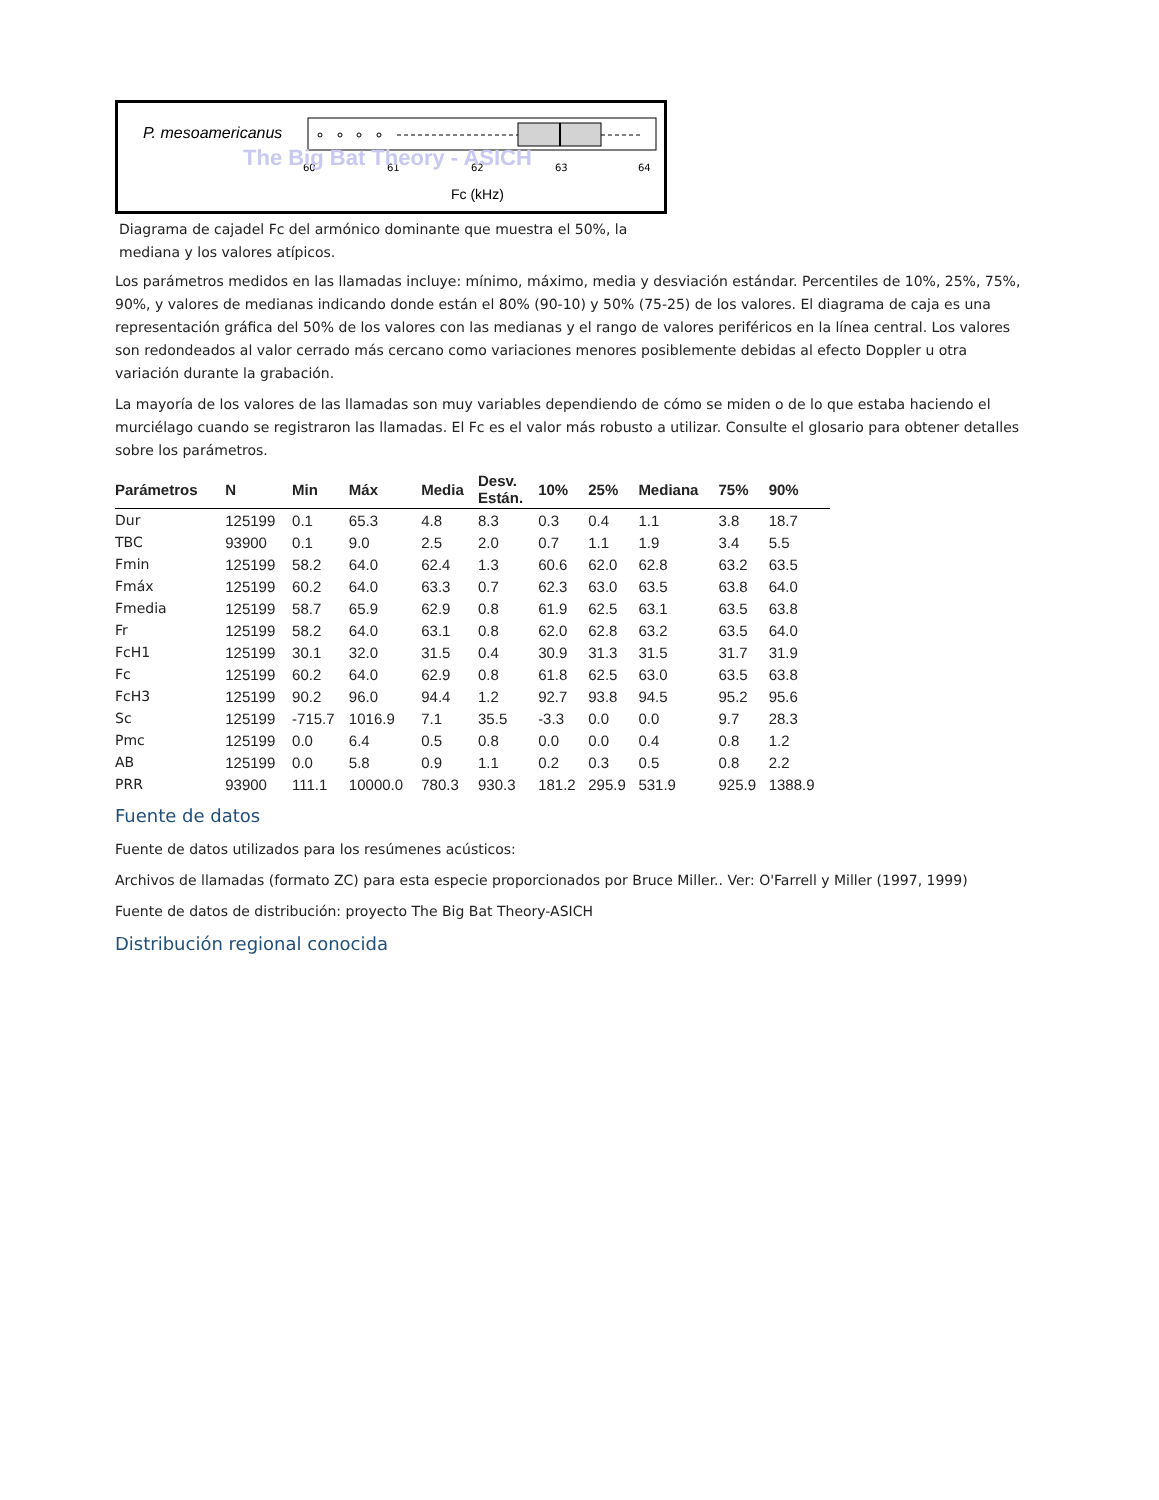P. mesoamericanus
60
61
62
63
64
The Big Bat Theory - ASICH
Fc (kHz)
Diagrama de cajadel Fc del armónico dominante que muestra el 50%, la mediana y los valores atípicos.
Los parámetros medidos en las llamadas incluye: mínimo, máximo, media y desviación estándar. Percentiles de 10%, 25%, 75%, 90%, y valores de medianas indicando donde están el 80% (90-10) y 50% (75-25) de los valores. El diagrama de caja es una representación gráfica del 50% de los valores con las medianas y el rango de valores periféricos en la línea central. Los valores son redondeados al valor cerrado más cercano como variaciones menores posiblemente debidas al efecto Doppler u otra variación durante la grabación.
La mayoría de los valores de las llamadas son muy variables dependiendo de cómo se miden o de lo que estaba haciendo el murciélago cuando se registraron las llamadas. El Fc es el valor más robusto a utilizar. Consulte el glosario para obtener detalles sobre los parámetros.
| Parámetros | N | Min | Máx | Media | Desv. Están. | 10% | 25% | Mediana | 75% | 90% |
| --- | --- | --- | --- | --- | --- | --- | --- | --- | --- | --- |
| Dur | 125199 | 0.1 | 65.3 | 4.8 | 8.3 | 0.3 | 0.4 | 1.1 | 3.8 | 18.7 |
| TBC | 93900 | 0.1 | 9.0 | 2.5 | 2.0 | 0.7 | 1.1 | 1.9 | 3.4 | 5.5 |
| Fmin | 125199 | 58.2 | 64.0 | 62.4 | 1.3 | 60.6 | 62.0 | 62.8 | 63.2 | 63.5 |
| Fmáx | 125199 | 60.2 | 64.0 | 63.3 | 0.7 | 62.3 | 63.0 | 63.5 | 63.8 | 64.0 |
| Fmedia | 125199 | 58.7 | 65.9 | 62.9 | 0.8 | 61.9 | 62.5 | 63.1 | 63.5 | 63.8 |
| Fr | 125199 | 58.2 | 64.0 | 63.1 | 0.8 | 62.0 | 62.8 | 63.2 | 63.5 | 64.0 |
| FcH1 | 125199 | 30.1 | 32.0 | 31.5 | 0.4 | 30.9 | 31.3 | 31.5 | 31.7 | 31.9 |
| Fc | 125199 | 60.2 | 64.0 | 62.9 | 0.8 | 61.8 | 62.5 | 63.0 | 63.5 | 63.8 |
| FcH3 | 125199 | 90.2 | 96.0 | 94.4 | 1.2 | 92.7 | 93.8 | 94.5 | 95.2 | 95.6 |
| Sc | 125199 | -715.7 | 1016.9 | 7.1 | 35.5 | -3.3 | 0.0 | 0.0 | 9.7 | 28.3 |
| Pmc | 125199 | 0.0 | 6.4 | 0.5 | 0.8 | 0.0 | 0.0 | 0.4 | 0.8 | 1.2 |
| AB | 125199 | 0.0 | 5.8 | 0.9 | 1.1 | 0.2 | 0.3 | 0.5 | 0.8 | 2.2 |
| PRR | 93900 | 111.1 | 10000.0 | 780.3 | 930.3 | 181.2 | 295.9 | 531.9 | 925.9 | 1388.9 |
Fuente de datos
Fuente de datos utilizados para los resúmenes acústicos:
Archivos de llamadas (formato ZC) para esta especie proporcionados por Bruce Miller.. Ver: O'Farrell y Miller (1997, 1999)
Fuente de datos de distribución: proyecto The Big Bat Theory-ASICH
Distribución regional conocida